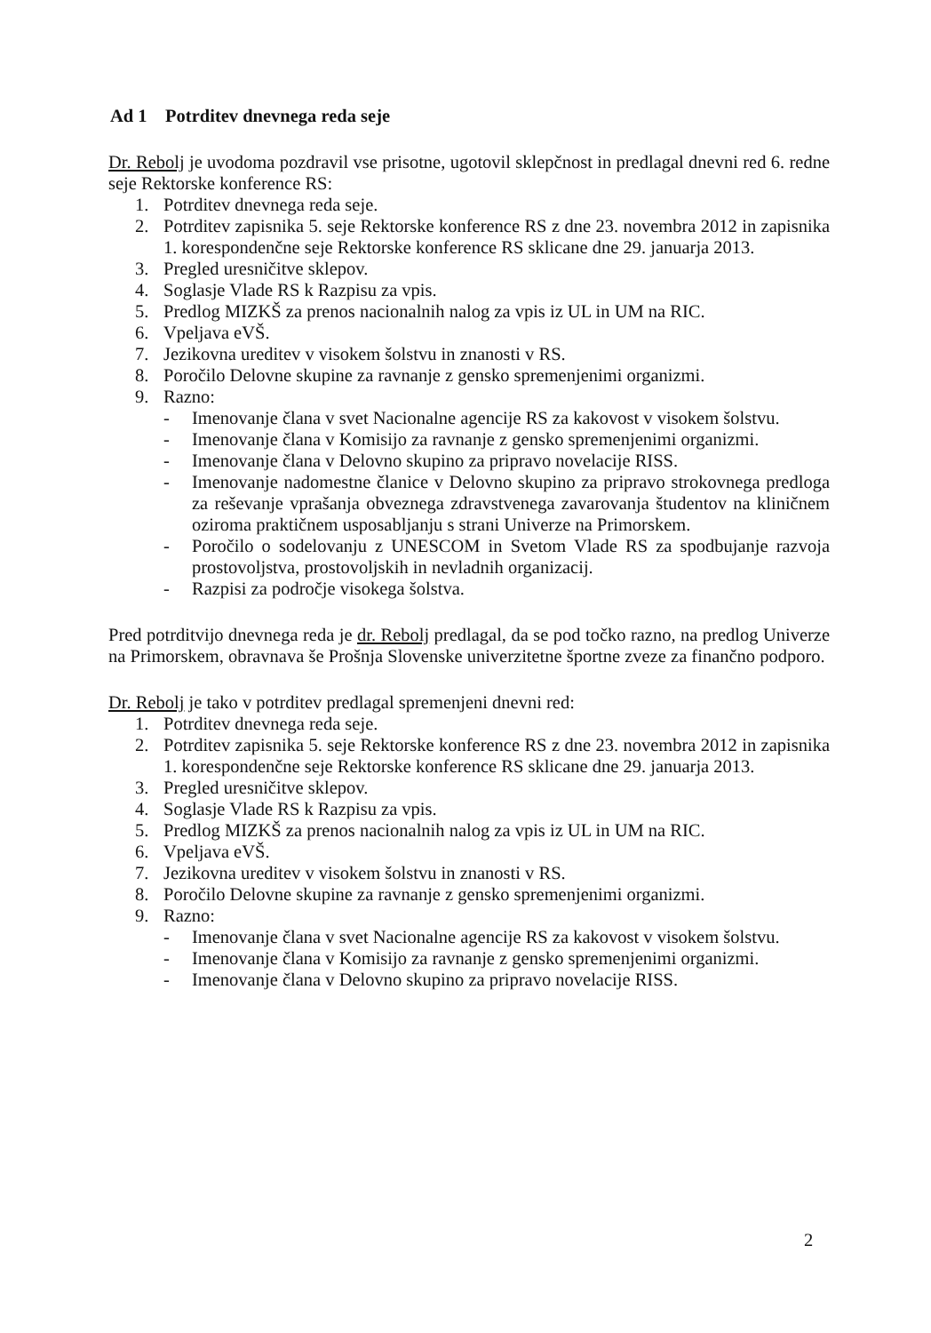Ad 1 Potrditev dnevnega reda seje
Dr. Rebolj je uvodoma pozdravil vse prisotne, ugotovil sklepčnost in predlagal dnevni red 6. redne seje Rektorske konference RS:
1. Potrditev dnevnega reda seje.
2. Potrditev zapisnika 5. seje Rektorske konference RS z dne 23. novembra 2012 in zapisnika 1. korespondenčne seje Rektorske konference RS sklicane dne 29. januarja 2013.
3. Pregled uresničitve sklepov.
4. Soglasje Vlade RS k Razpisu za vpis.
5. Predlog MIZKŠ za prenos nacionalnih nalog za vpis iz UL in UM na RIC.
6. Vpeljava eVŠ.
7. Jezikovna ureditev v visokem šolstvu in znanosti v RS.
8. Poročilo Delovne skupine za ravnanje z gensko spremenjenimi organizmi.
9. Razno:
- Imenovanje člana v svet Nacionalne agencije RS za kakovost v visokem šolstvu.
- Imenovanje člana v Komisijo za ravnanje z gensko spremenjenimi organizmi.
- Imenovanje člana v Delovno skupino za pripravo novelacije RISS.
- Imenovanje nadomestne članice v Delovno skupino za pripravo strokovnega predloga za reševanje vprašanja obveznega zdravstvenega zavarovanja študentov na kliničnem oziroma praktičnem usposabljanju s strani Univerze na Primorskem.
- Poročilo o sodelovanju z UNESCOM in Svetom Vlade RS za spodbujanje razvoja prostovoljstva, prostovoljskih in nevladnih organizacij.
- Razpisi za področje visokega šolstva.
Pred potrditvijo dnevnega reda je dr. Rebolj predlagal, da se pod točko razno, na predlog Univerze na Primorskem, obravnava še Prošnja Slovenske univerzitetne športne zveze za finančno podporo.
Dr. Rebolj je tako v potrditev predlagal spremenjeni dnevni red:
1. Potrditev dnevnega reda seje.
2. Potrditev zapisnika 5. seje Rektorske konference RS z dne 23. novembra 2012 in zapisnika 1. korespondenčne seje Rektorske konference RS sklicane dne 29. januarja 2013.
3. Pregled uresničitve sklepov.
4. Soglasje Vlade RS k Razpisu za vpis.
5. Predlog MIZKŠ za prenos nacionalnih nalog za vpis iz UL in UM na RIC.
6. Vpeljava eVŠ.
7. Jezikovna ureditev v visokem šolstvu in znanosti v RS.
8. Poročilo Delovne skupine za ravnanje z gensko spremenjenimi organizmi.
9. Razno:
- Imenovanje člana v svet Nacionalne agencije RS za kakovost v visokem šolstvu.
- Imenovanje člana v Komisijo za ravnanje z gensko spremenjenimi organizmi.
- Imenovanje člana v Delovno skupino za pripravo novelacije RISS.
2